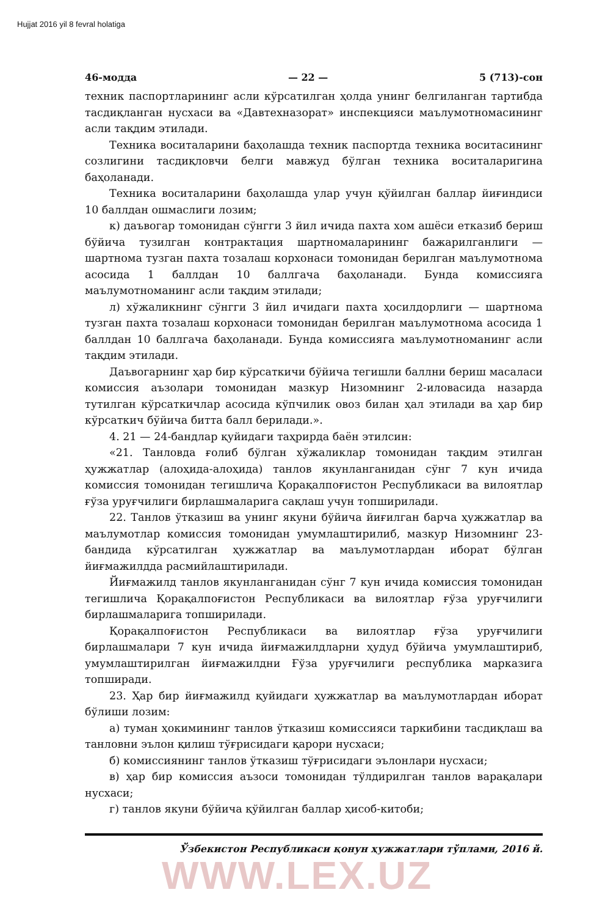Hujjat 2016 yil 8 fevral holatiga
46-модда — 22 — 5 (713)-сон
техник паспортларининг асли кўрсатилган ҳолда унинг белгиланган тартибда тасдиқланган нусхаси ва «Давтехназорат» инспекцияси маълумотномасининг асли тақдим этилади.
Техника воситаларини баҳолашда техник паспортда техника воситасининг созлигини тасдиқловчи белги мавжуд бўлган техника воситаларигина баҳоланади.
Техника воситаларини баҳолашда улар учун қўйилган баллар йиғиндиси 10 баллдан ошмаслиги лозим;
к) даъвогар томонидан сўнгги 3 йил ичида пахта хом ашёси етказиб бериш бўйича тузилган контрактация шартномаларининг бажарилганлиги — шартнома тузган пахта тозалаш корхонаси томонидан берилган маълумотнома асосида 1 баллдан 10 баллгача баҳоланади. Бунда комиссияга маълумотноманинг асли тақдим этилади;
л) хўжаликнинг сўнгги 3 йил ичидаги пахта ҳосилдорлиги — шартнома тузган пахта тозалаш корхонаси томонидан берилган маълумотнома асосида 1 баллдан 10 баллгача баҳоланади. Бунда комиссияга маълумотноманинг асли тақдим этилади.
Даъвогарнинг ҳар бир кўрсаткичи бўйича тегишли баллни бериш масаласи комиссия аъзолари томонидан мазкур Низомнинг 2-иловасида назарда тутилган кўрсаткичлар асосида кўпчилик овоз билан ҳал этилади ва ҳар бир кўрсаткич бўйича битта балл берилади.».
4. 21 — 24-бандлар қуйидаги таҳрирда баён этилсин:
«21. Танловда ғолиб бўлган хўжаликлар томонидан тақдим этилган ҳужжатлар (алоҳида-алоҳида) танлов якунланганидан сўнг 7 кун ичида комиссия томонидан тегишлича Қорақалпоғистон Республикаси ва вилоятлар ғўза уруғчилиги бирлашмаларига сақлаш учун топширилади.
22. Танлов ўтказиш ва унинг якуни бўйича йиғилган барча ҳужжатлар ва маълумотлар комиссия томонидан умумлаштирилиб, мазкур Низомнинг 23-бандида кўрсатилган ҳужжатлар ва маълумотлардан иборат бўлган йиғмажилдда расмийлаштирилади.
Йиғмажилд танлов якунланганидан сўнг 7 кун ичида комиссия томонидан тегишлича Қорақалпоғистон Республикаси ва вилоятлар ғўза уруғчилиги бирлашмаларига топширилади.
Қорақалпоғистон Республикаси ва вилоятлар ғўза уруғчилиги бирлашмалари 7 кун ичида йиғмажилдларни ҳудуд бўйича умумлаштириб, умумлаштирилган йиғмажилдни Ғўза уруғчилиги республика марказига топширади.
23. Ҳар бир йиғмажилд қуйидаги ҳужжатлар ва маълумотлардан иборат бўлиши лозим:
а) туман ҳокимининг танлов ўтказиш комиссияси таркибини тасдиқлаш ва танловни эълон қилиш тўғрисидаги қарори нусхаси;
б) комиссиянинг танлов ўтказиш тўғрисидаги эълонлари нусхаси;
в) ҳар бир комиссия аъзоси томонидан тўлдирилган танлов варақалари нусхаси;
г) танлов якуни бўйича қўйилган баллар ҳисоб-китоби;
Ўзбекистон Республикаси қонун ҳужжатлари тўплами, 2016 й.
WWW.LEX.UZ